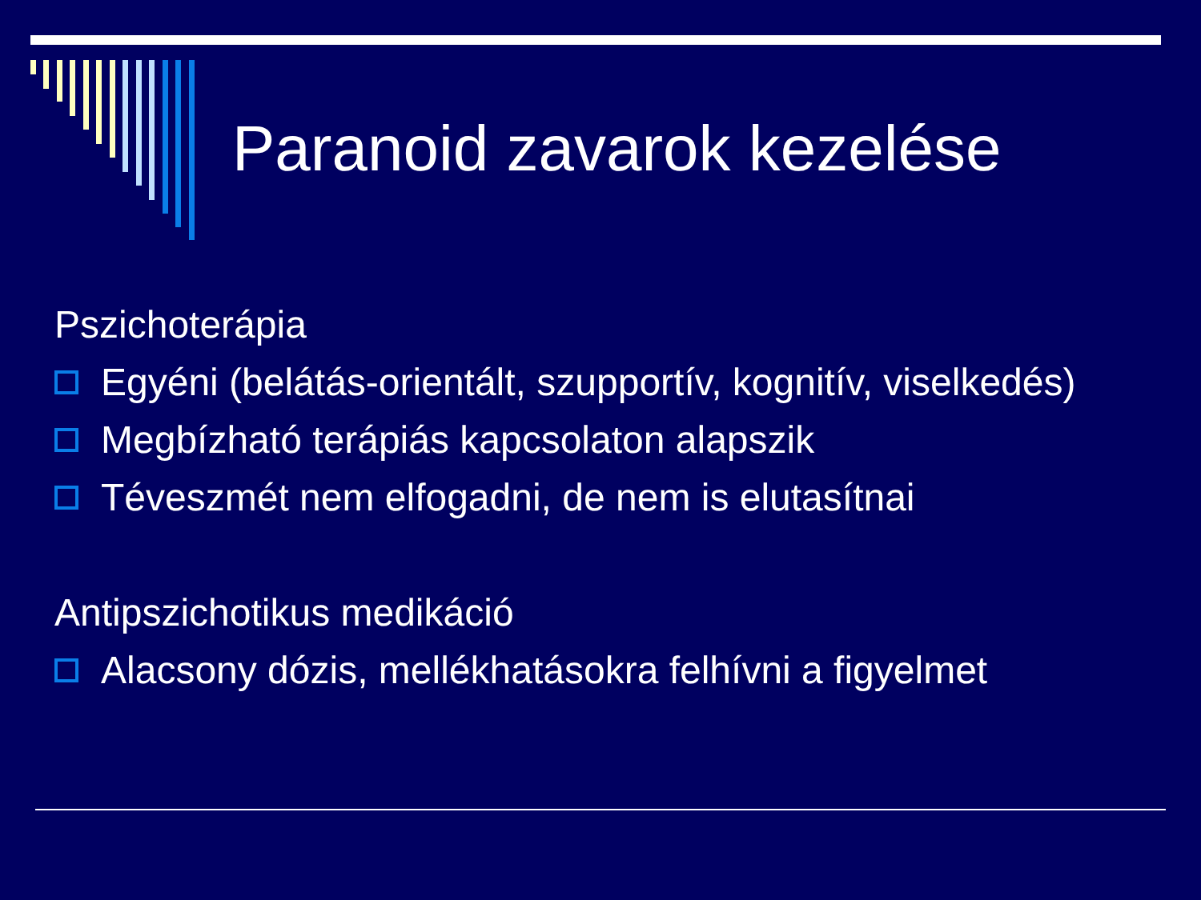Paranoid zavarok kezelése
Pszichoterápia
Egyéni (belátás-orientált, szupportív, kognitív, viselkedés)
Megbízható terápiás kapcsolaton alapszik
Téveszmét nem elfogadni, de nem is elutasítnai
Antipszichotikus medikáció
Alacsony dózis, mellékhatásokra felhívni a figyelmet